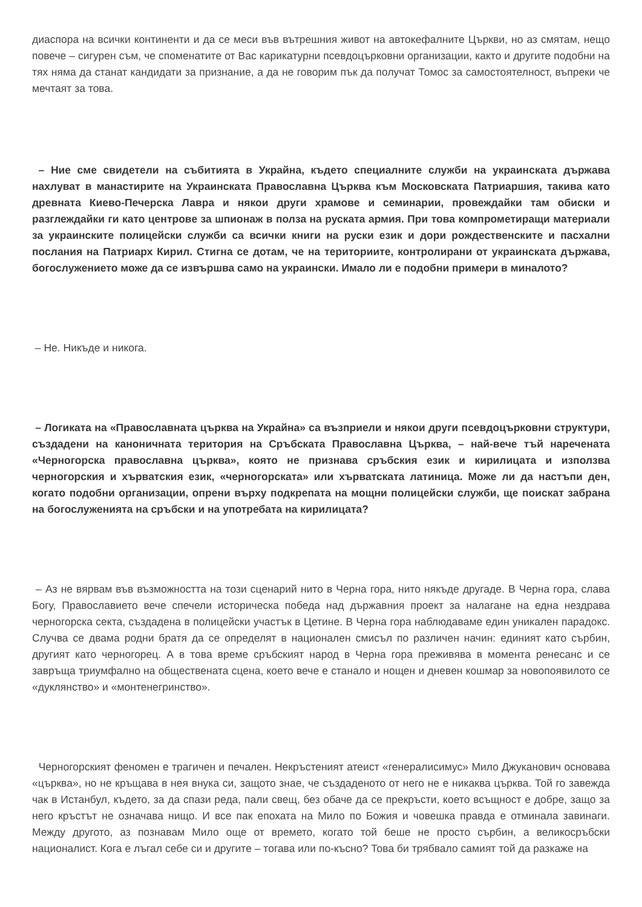диаспора на всички континенти и да се меси във вътрешния живот на автокефалните Църкви, но аз смятам, нещо повече – сигурен съм, че споменатите от Вас карикатурни псевдоцърковни организации, както и другите подобни на тях няма да станат кандидати за признание, а да не говорим пък да получат Томос за самостоятелност, въпреки че мечтаят за това.
– Ние сме свидетели на събитията в Украйна, където специалните служби на украинската държава нахлуват в манастирите на Украинската Православна Църква към Московската Патриаршия, такива като древната Киево-Печерска Лавра и някои други храмове и семинарии, провеждайки там обиски и разглеждайки ги като центрове за шпионаж в полза на руската армия. При това компрометиращи материали за украинските полицейски служби са всички книги на руски език и дори рождественските и пасхални послания на Патриарх Кирил. Стигна се дотам, че на териториите, контролирани от украинската държава, богослужението може да се извършва само на украински. Имало ли е подобни примери в миналото?
– Не. Никъде и никога.
– Логиката на «Православната църква на Украйна» са възприели и някои други псевдоцърковни структури, създадени на каноничната територия на Сръбската Православна Църква, – най-вече тъй наречената «Черногорска православна църква», която не признава сръбския език и кирилицата и използва черногорския и хърватския език, «черногорската» или хърватската латиница. Може ли да настъпи ден, когато подобни организации, опрени върху подкрепата на мощни полицейски служби, ще поискат забрана на богослуженията на сръбски и на употребата на кирилицата?
– Аз не вярвам във възможността на този сценарий нито в Черна гора, нито някъде другаде. В Черна гора, слава Богу, Православието вече спечели историческа победа над държавния проект за налагане на една нездрава черногорска секта, създадена в полицейски участък в Цетине. В Черна гора наблюдаваме един уникален парадокс. Случва се двама родни братя да се определят в национален смисъл по различен начин: единият като сърбин, другият като черногорец. А в това време сръбският народ в Черна гора преживява в момента ренесанс и се завръща триумфално на обществената сцена, което вече е станало и нощен и дневен кошмар за новопоявилото се «дуклянство» и «монтенегринство».
Черногорският феномен е трагичен и печален. Некръстеният атеист «генералисимус» Мило Джуканович основава «църква», но не кръщава в нея внука си, защото знае, че създаденото от него не е никаква църква. Той го завежда чак в Истанбул, където, за да спази реда, пали свещ, без обаче да се прекръсти, което всъщност е добре, защо за него кръстът не означава нищо. И все пак епохата на Мило по Божия и човешка правда е отминала завинаги. Между другото, аз познавам Мило още от времето, когато той беше не просто сърбин, а великосръбски националист. Кога е лъгал себе си и другите – тогава или по-късно? Това би трябвало самият той да разкаже на